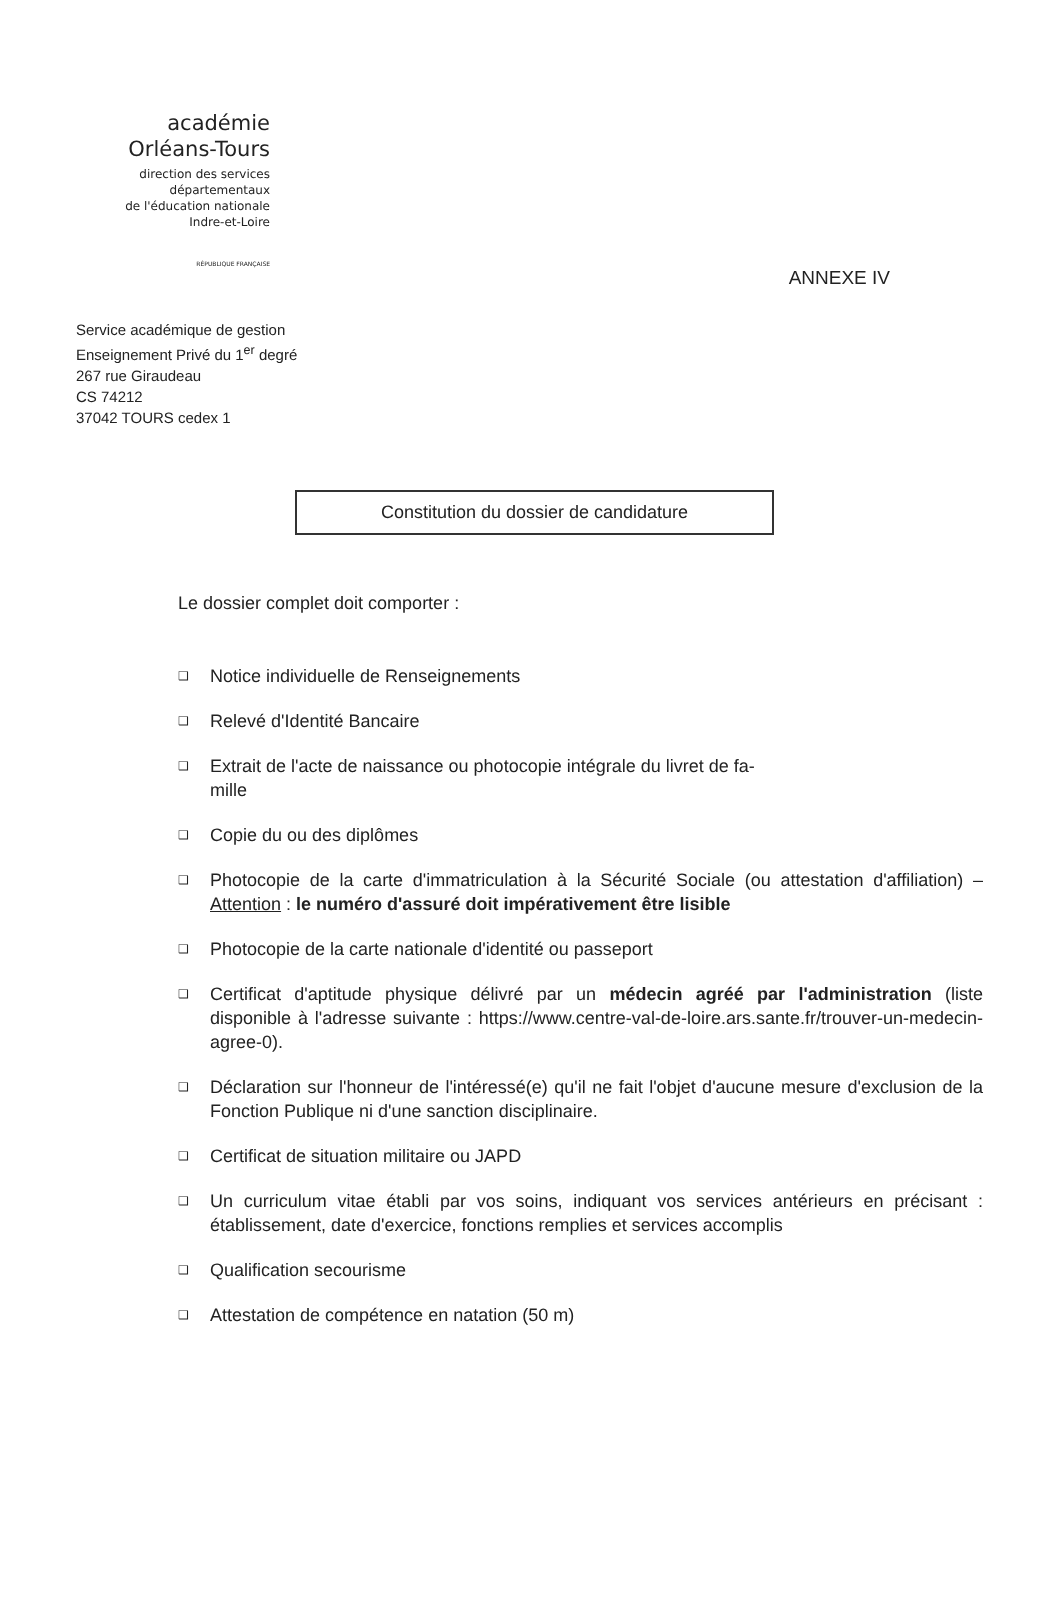académie
Orléans-Tours
direction des services
départementaux
de l'éducation nationale
Indre-et-Loire
RÉPUBLIQUE FRANÇAISE
ANNEXE IV
Service académique de gestion
Enseignement Privé du 1<sup>er</sup> degré
267 rue Giraudeau
CS 74212
37042 TOURS cedex 1
Constitution du dossier de candidature
Le dossier complet doit comporter :
❑ Notice individuelle de Renseignements
❑ Relevé d'Identité Bancaire
❑ Extrait de l'acte de naissance ou photocopie intégrale du livret de fa-
mille
❑ Copie du ou des diplômes
❑ Photocopie de la carte d'immatriculation à la Sécurité Sociale (ou attestation d'affiliation) – Attention : le numéro d'assuré doit impérativement être lisible
❑ Photocopie de la carte nationale d'identité ou passeport
❑ Certificat d'aptitude physique délivré par un médecin agréé par l'administration (liste disponible à l'adresse suivante : https://www.centre-val-de-loire.ars.sante.fr/trouver-un-medecin-agree-0).
❑ Déclaration sur l'honneur de l'intéressé(e) qu'il ne fait l'objet d'aucune mesure d'exclusion de la Fonction Publique ni d'une sanction disciplinaire.
❑ Certificat de situation militaire ou JAPD
❑ Un curriculum vitae établi par vos soins, indiquant vos services antérieurs en précisant : établissement, date d'exercice, fonctions remplies et services accomplis
❑ Qualification secourisme
❑ Attestation de compétence en natation (50 m)